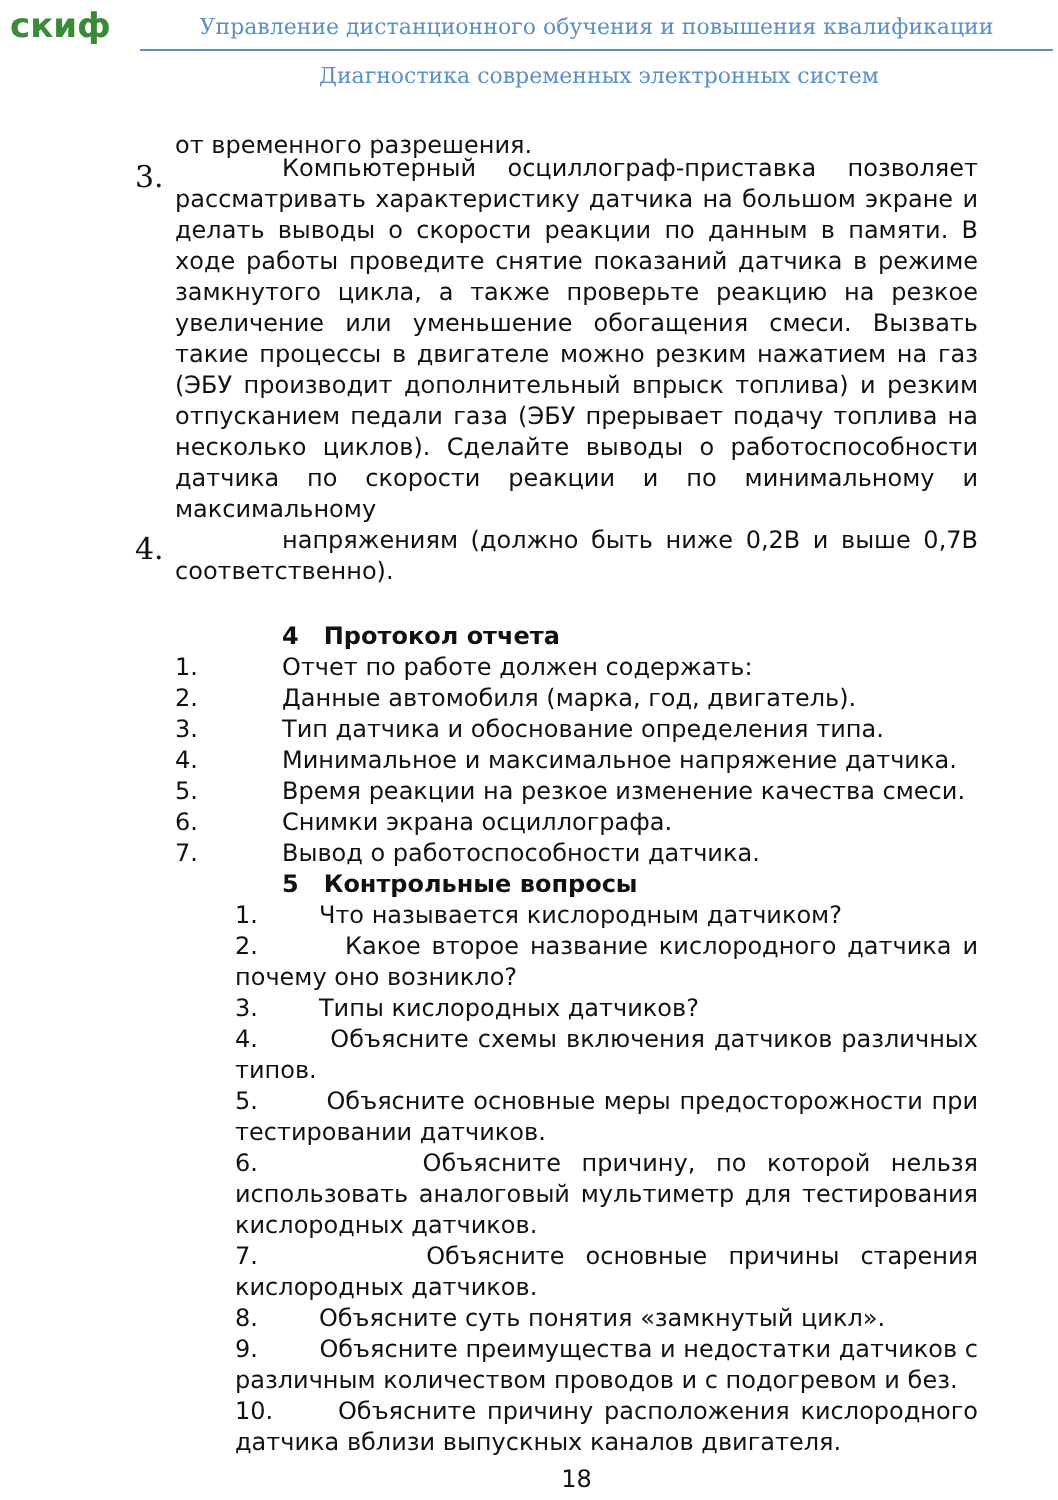скиф
Управление дистанционного обучения и повышения квалификации
Диагностика современных электронных систем
от временного разрешения.
3.
Компьютерный осциллограф-приставка позволяет рассматривать характеристику датчика на большом экране и делать выводы о скорости реакции по данным в памяти. В ходе работы проведите снятие показаний датчика в режиме замкнутого цикла, а также проверьте реакцию на резкое увеличение или уменьшение обогащения смеси. Вызвать такие процессы в двигателе можно резким нажатием на газ (ЭБУ производит дополнительный впрыск топлива) и резким отпусканием педали газа (ЭБУ прерывает подачу топлива на несколько циклов). Сделайте выводы о работоспособности датчика по скорости реакции и по минимальному и максимальному
4.
напряжениям (должно быть ниже 0,2В и выше 0,7В соответственно).
4 Протокол отчета
1. Отчет по работе должен содержать:
2. Данные автомобиля (марка, год, двигатель).
3. Тип датчика и обоснование определения типа.
4. Минимальное и максимальное напряжение датчика.
5. Время реакции на резкое изменение качества смеси.
6. Снимки экрана осциллографа.
7. Вывод о работоспособности датчика.
5 Контрольные вопросы
1. Что называется кислородным датчиком?
2. Какое второе название кислородного датчика и почему оно возникло?
3. Типы кислородных датчиков?
4. Объясните схемы включения датчиков различных типов.
5. Объясните основные меры предосторожности при тестировании датчиков.
6. Объясните причину, по которой нельзя использовать аналоговый мультиметр для тестирования кислородных датчиков.
7. Объясните основные причины старения кислородных датчиков.
8. Объясните суть понятия «замкнутый цикл».
9. Объясните преимущества и недостатки датчиков с различным количеством проводов и с подогревом и без.
10. Объясните причину расположения кислородного датчика вблизи выпускных каналов двигателя.
18